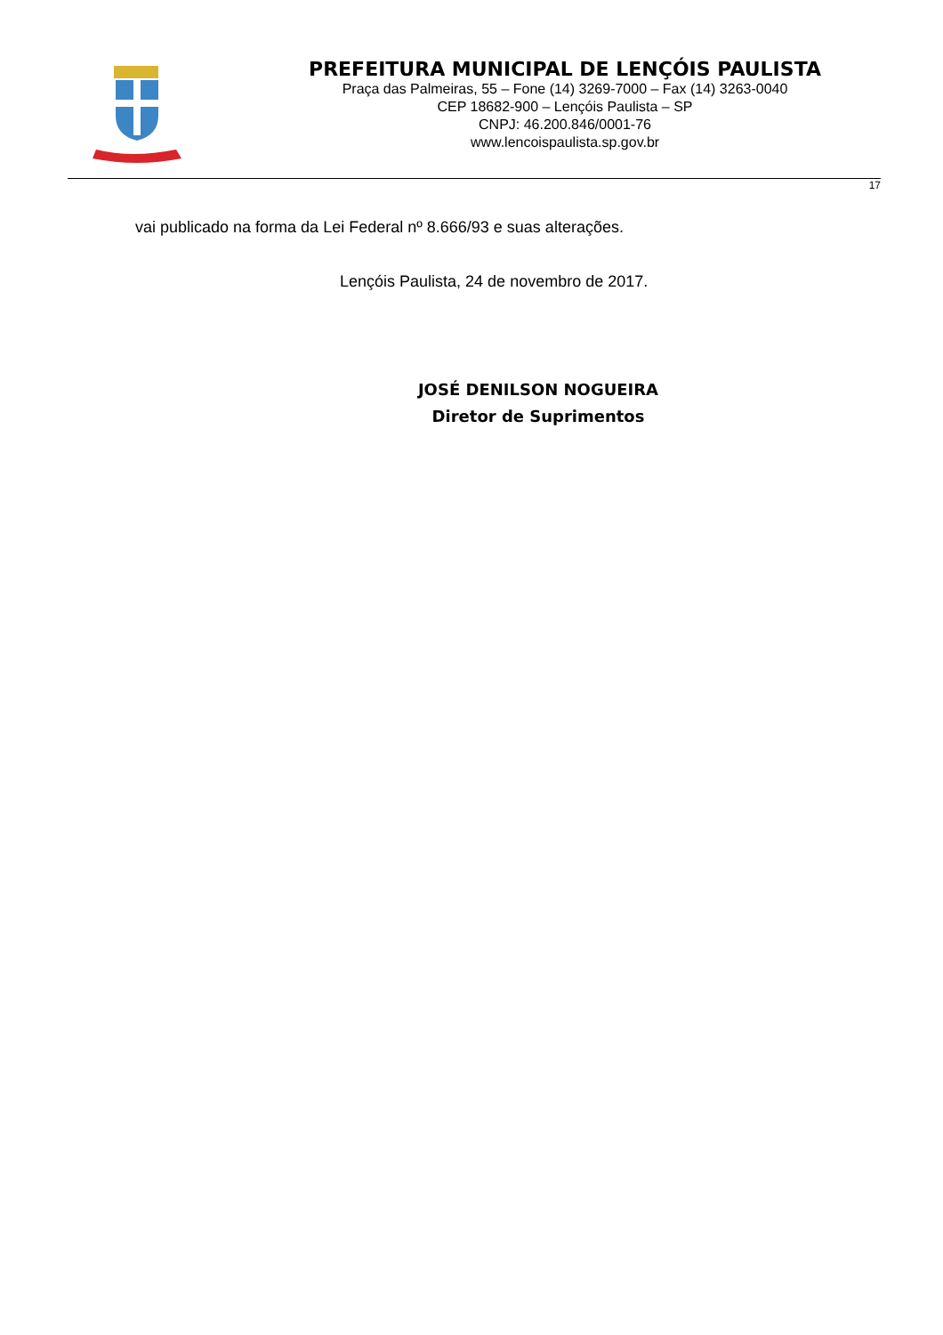PREFEITURA MUNICIPAL DE LENÇÓIS PAULISTA
Praça das Palmeiras, 55 – Fone (14) 3269-7000 – Fax (14) 3263-0040
CEP 18682-900 – Lençóis Paulista – SP
CNPJ: 46.200.846/0001-76
www.lencoispaulista.sp.gov.br
17
vai publicado na forma da Lei Federal nº 8.666/93 e suas alterações.
Lençóis Paulista, 24 de novembro de 2017.
JOSÉ DENILSON NOGUEIRA
Diretor de Suprimentos